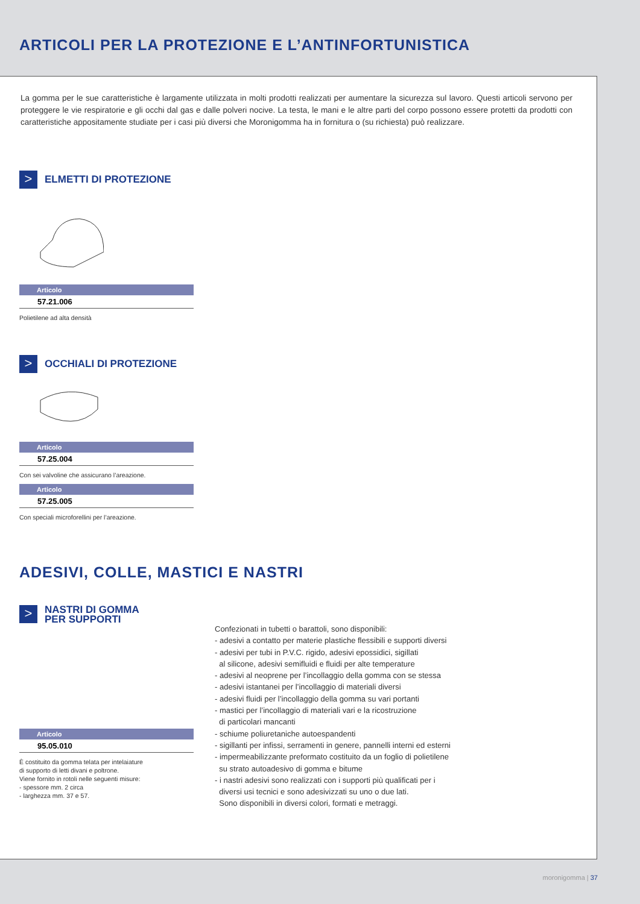ARTICOLI PER LA PROTEZIONE E L’ANTINFORTUNISTICA
La gomma per le sue caratteristiche è largamente utilizzata in molti prodotti realizzati per aumentare la sicurezza sul lavoro. Questi articoli servono per proteggere le vie respiratorie e gli occhi dal gas e dalle polveri nocive. La testa, le mani e le altre parti del corpo possono essere protetti da prodotti con caratteristiche appositamente studiate per i casi più diversi che Moronigomma ha in fornitura o (su richiesta) può realizzare.
>
ELMETTI DI PROTEZIONE
| Articolo |
| --- |
| 57.21.006 |
Polietilene ad alta densità
>
OCCHIALI DI PROTEZIONE
| Articolo |
| --- |
| 57.25.004 |
Con sei valvoline che assicurano l’areazione.
| Articolo |
| --- |
| 57.25.005 |
Con speciali microforellini per l’areazione.
ADESIVI, COLLE, MASTICI E NASTRI
>
NASTRI DI GOMMA
PER SUPPORTI
| Articolo |
| --- |
| 95.05.010 |
È costituito da gomma telata per intelaiature
di supporto di letti divani e poltrone.
Viene fornito in rotoli nelle seguenti misure:
- spessore mm. 2 circa
- larghezza mm. 37 e 57.
Confezionati in tubetti o barattoli, sono disponibili:
- adesivi a contatto per materie plastiche flessibili e supporti diversi
- adesivi per tubi in P.V.C. rigido, adesivi epossidici, sigillati
al silicone, adesivi semifluidi e fluidi per alte temperature
- adesivi al neoprene per l’incollaggio della gomma con se stessa
- adesivi istantanei per l’incollaggio di materiali diversi
- adesivi fluidi per l’incollaggio della gomma su vari portanti
- mastici per l’incollaggio di materiali vari e la ricostruzione
di particolari mancanti
- schiume poliuretaniche autoespandenti
- sigillanti per infissi, serramenti in genere, pannelli interni ed esterni
- impermeabilizzante preformato costituito da un foglio di polietilene
su strato autoadesivo di gomma e bitume
- i nastri adesivi sono realizzati con i supporti più qualificati per i
diversi usi tecnici e sono adesivizzati su uno o due lati.
Sono disponibili in diversi colori, formati e metraggi.
moronigomma | 37